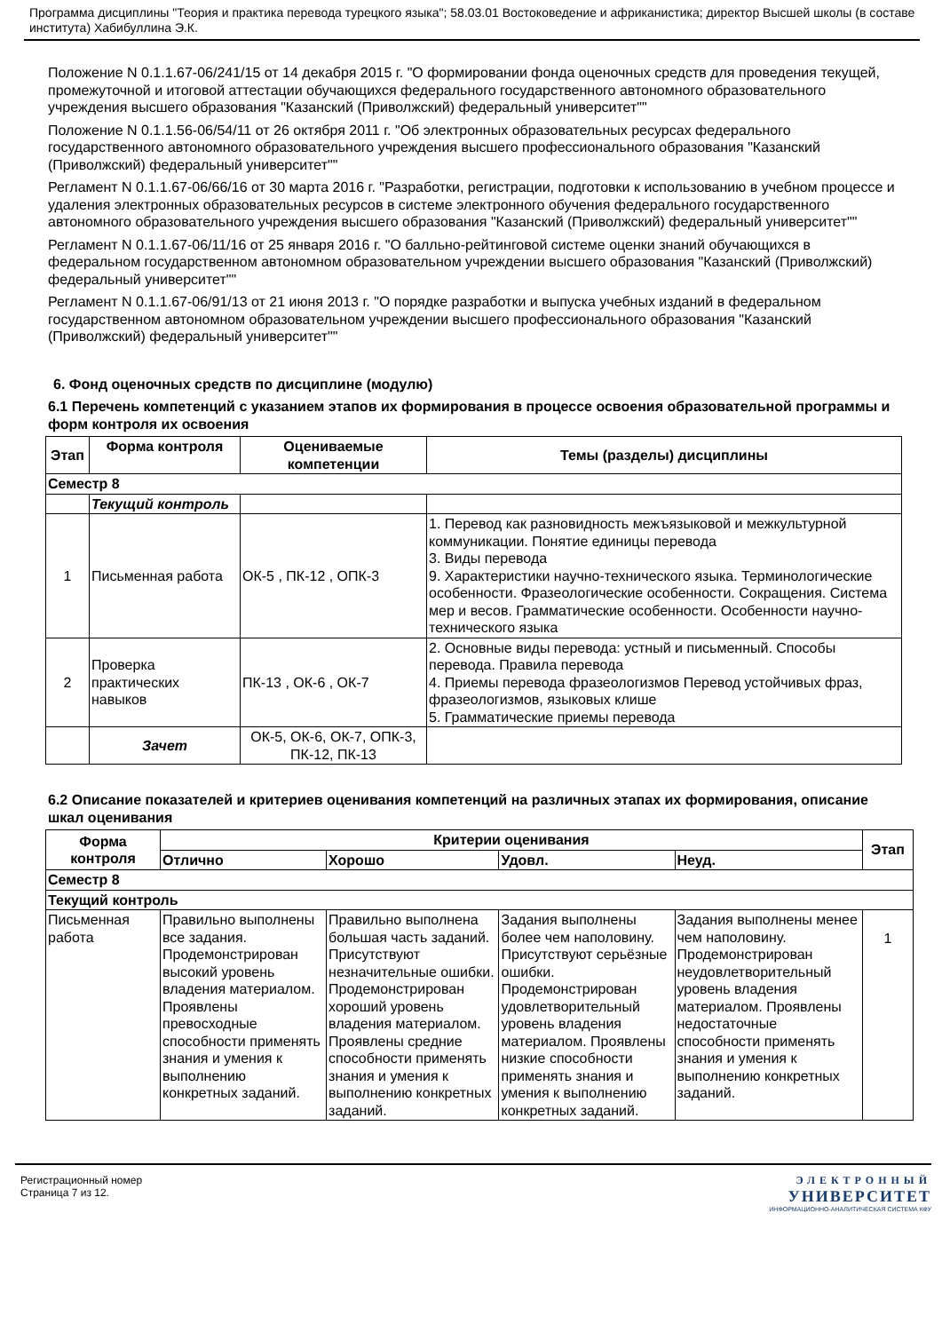Программа дисциплины "Теория и практика перевода турецкого языка"; 58.03.01 Востоковедение и африканистика; директор Высшей школы (в составе института) Хабибуллина Э.К.
Положение N 0.1.1.67-06/241/15 от 14 декабря 2015 г. "О формировании фонда оценочных средств для проведения текущей, промежуточной и итоговой аттестации обучающихся федерального государственного автономного образовательного учреждения высшего образования "Казанский (Приволжский) федеральный университет""
Положение N 0.1.1.56-06/54/11 от 26 октября 2011 г. "Об электронных образовательных ресурсах федерального государственного автономного образовательного учреждения высшего профессионального образования "Казанский (Приволжский) федеральный университет""
Регламент N 0.1.1.67-06/66/16 от 30 марта 2016 г. "Разработки, регистрации, подготовки к использованию в учебном процессе и удаления электронных образовательных ресурсов в системе электронного обучения федерального государственного автономного образовательного учреждения высшего образования "Казанский (Приволжский) федеральный университет""
Регламент N 0.1.1.67-06/11/16 от 25 января 2016 г. "О балльно-рейтинговой системе оценки знаний обучающихся в федеральном государственном автономном образовательном учреждении высшего образования "Казанский (Приволжский) федеральный университет""
Регламент N 0.1.1.67-06/91/13 от 21 июня 2013 г. "О порядке разработки и выпуска учебных изданий в федеральном государственном автономном образовательном учреждении высшего профессионального образования "Казанский (Приволжский) федеральный университет""
6. Фонд оценочных средств по дисциплине (модулю)
6.1 Перечень компетенций с указанием этапов их формирования в процессе освоения образовательной программы и форм контроля их освоения
| Этап | Форма контроля | Оцениваемые компетенции | Темы (разделы) дисциплины |
| --- | --- | --- | --- |
| Семестр 8 | | | |
| | Текущий контроль | | |
| 1 | Письменная работа | ОК-5 , ПК-12 , ОПК-3 | 1. Перевод как разновидность межъязыковой и межкультурной коммуникации. Понятие единицы перевода 3. Виды перевода 9. Характеристики научно-технического языка. Терминологические особенности. Фразеологические особенности. Сокращения. Система мер и весов. Грамматические особенности. Особенности научно-технического языка |
| 2 | Проверка практических навыков | ПК-13 , ОК-6 , ОК-7 | 2. Основные виды перевода: устный и письменный. Способы перевода. Правила перевода 4. Приемы перевода фразеологизмов Перевод устойчивых фраз, фразеологизмов, языковых клише 5. Грамматические приемы перевода |
| | Зачет | ОК-5, ОК-6, ОК-7, ОПК-3, ПК-12, ПК-13 | |
6.2 Описание показателей и критериев оценивания компетенций на различных этапах их формирования, описание шкал оценивания
| Форма контроля | Критерии оценивания | | | | Этап |
| --- | --- | --- | --- | --- | --- |
| | Отлично | Хорошо | Удовл. | Неуд. | |
| Семестр 8 | | | | | |
| Текущий контроль | | | | | |
| Письменная работа | Правильно выполнены все задания. Продемонстрирован высокий уровень владения материалом. Проявлены превосходные способности применять знания и умения к выполнению конкретных заданий. | Правильно выполнена большая часть заданий. Присутствуют незначительные ошибки. Продемонстрирован хороший уровень владения материалом. Проявлены средние способности применять знания и умения к выполнению конкретных заданий. | Задания выполнены более чем наполовину. Присутствуют серьёзные ошибки. Продемонстрирован удовлетворительный уровень владения материалом. Проявлены низкие способности применять знания и умения к выполнению конкретных заданий. | Задания выполнены менее чем наполовину. Продемонстрирован неудовлетворительный уровень владения материалом. Проявлены недостаточные способности применять знания и умения к выполнению конкретных заданий. | 1 |
Регистрационный номер
Страница 7 из 12.
ЭЛЕКТРОННЫЙ
УНИВЕРСИТЕТ
ИНФОРМАЦИОННО-АНАЛИТИЧЕСКАЯ СИСТЕМА КФУ